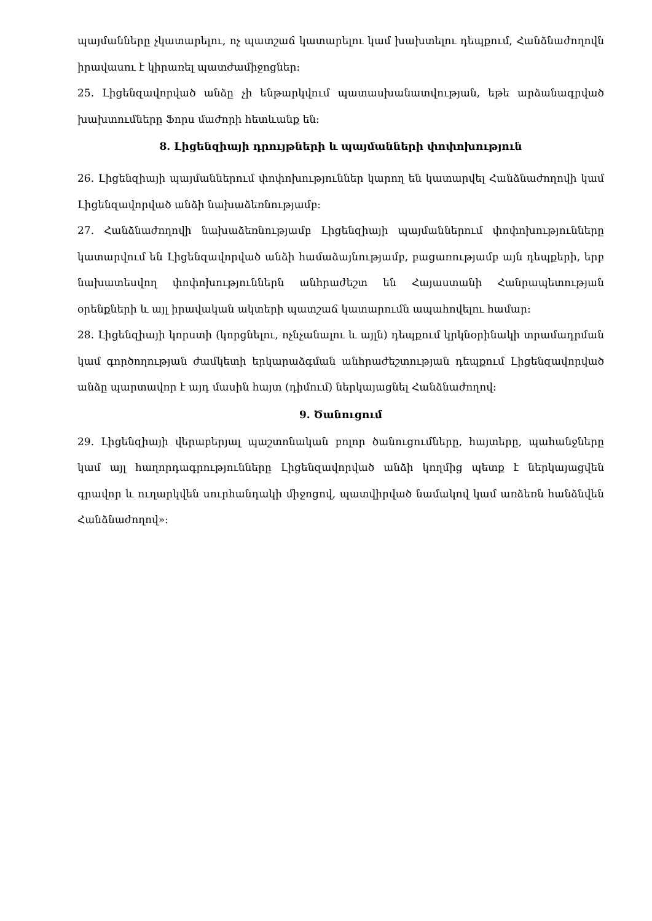պայմանները չկատարելու, ոչ պատշաճ կատարելու կամ խախտելու դեպքում, Հանձնաժողովն իրավասու է կիրառել պատժամիջոցներ:
25. Լիցենզավորված անձը չի ենթարկվում պատասխանատվության, եթե արձանագրված խախտումները Ֆորս մաժորի հետևանք են:
8. Լիցենզիայի դրույթների և պայմանների փոփոխություն
26. Լիցենզիայի պայմաններում փոփոխություններ կարող են կատարվել Հանձնաժողովի կամ Լիցենզավորված անձի նախաձեռնությամբ:
27. Հանձնաժողովի նախաձեռնությամբ Լիցենզիայի պայմաններում փոփոխությունները կատարվում են Լիցենզավորված անձի համաձայնությամբ, բացառությամբ այն դեպքերի, երբ նախատեսվող փոփոխություններն անհրաժեշտ են Հայաստանի Հանրապետության օրենքների և այլ իրավական ակտերի պատշաճ կատարումն ապահովելու համար:
28. Լիցենզիայի կորստի (կորցնելու, ոչնչանալու և այլն) դեպքում կրկնօրինակի տրամադրման կամ գործողության ժամկետի երկարաձգման անհրաժեշտության դեպքում Լիցենզավորված անձը պարտավոր է այդ մասին հայտ (դիմում) ներկայացնել Հանձնաժողով:
9. Ծանուցում
29. Լիցենզիայի վերաբերյալ պաշտոնական բոլոր ծանուցումները, հայտերը, պահանջները կամ այլ հաղորդագրությունները Լիցենզավորված անձի կողմից պետք է ներկայացվեն գրավոր և ուղարկվեն սուրհանդակի միջոցով, պատվիրված նամակով կամ առձեռն հանձնվեն Հանձնաժողով»: